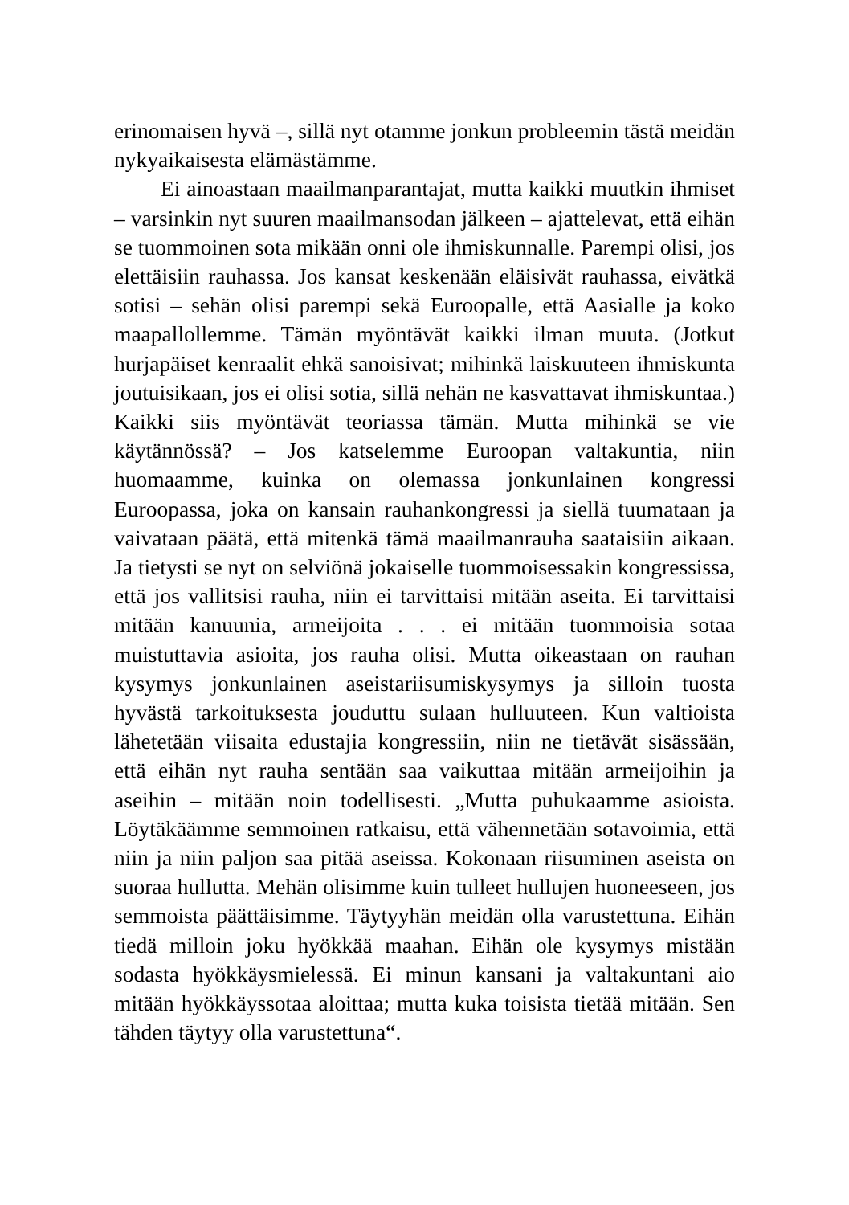erinomaisen hyvä –, sillä nyt otamme jonkun probleemin tästä meidän nykyaikaisesta elämästämme.
Ei ainoastaan maailmanparantajat, mutta kaikki muutkin ihmiset – varsinkin nyt suuren maailmansodan jälkeen – ajattelevat, että eihän se tuommoinen sota mikään onni ole ihmiskunnalle. Parempi olisi, jos elettäisiin rauhassa. Jos kansat keskenään eläisivät rauhassa, eivätkä sotisi – sehän olisi parempi sekä Euroopalle, että Aasialle ja koko maapallollemme. Tämän myöntävät kaikki ilman muuta. (Jotkut hurjapäiset kenraalit ehkä sanoisivat; mihinkä laiskuuteen ihmiskunta joutuisikaan, jos ei olisi sotia, sillä nehän ne kasvattavat ihmiskuntaa.) Kaikki siis myöntävät teoriassa tämän. Mutta mihinkä se vie käytännössä? – Jos katselemme Euroopan valtakuntia, niin huomaamme, kuinka on olemassa jonkunlainen kongressi Euroopassa, joka on kansain rauhankongressi ja siellä tuumataan ja vaivataan päätä, että mitenkä tämä maailmanrauha saataisiin aikaan. Ja tietysti se nyt on selviönä jokaiselle tuommoisessakin kongressissa, että jos vallitsisi rauha, niin ei tarvittaisi mitään aseita. Ei tarvittaisi mitään kanuunia, armeijoita . . . ei mitään tuommoisia sotaa muistuttavia asioita, jos rauha olisi. Mutta oikeastaan on rauhan kysymys jonkunlainen aseistariisumiskysymys ja silloin tuosta hyvästä tarkoituksesta jouduttu sulaan hulluuteen. Kun valtioista lähetetään viisaita edustajia kongressiin, niin ne tietävät sisässään, että eihän nyt rauha sentään saa vaikuttaa mitään armeijoihin ja aseihin – mitään noin todellisesti. „Mutta puhukaamme asioista. Löytäkäämme semmoinen ratkaisu, että vähennetään sotavoimia, että niin ja niin paljon saa pitää aseissa. Kokonaan riisuminen aseista on suoraa hullutta. Mehän olisimme kuin tulleet hullujen huoneeseen, jos semmoista päättäisimme. Täytyyhän meidän olla varustettuna. Eihän tiedä milloin joku hyökkää maahan. Eihän ole kysymys mistään sodasta hyökkäysmielessä. Ei minun kansani ja valtakuntani aio mitään hyökkäyssotaa aloittaa; mutta kuka toisista tietää mitään. Sen tähden täytyy olla varustettuna“.